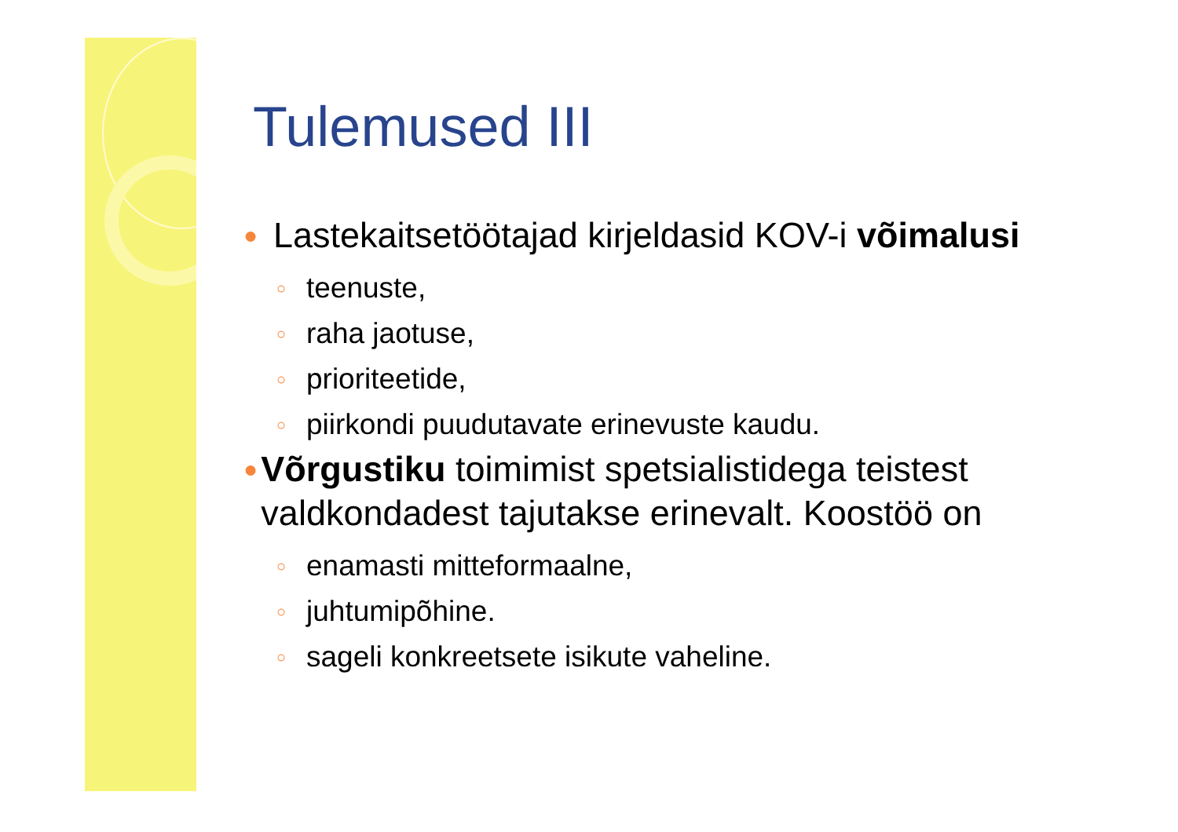Tulemused III
●
Lastekaitsetöötajad kirjeldasid KOV-i võimalusi
○
teenuste,
○
raha jaotuse,
○
prioriteetide,
○
piirkondi puudutavate erinevuste kaudu.
●
Võrgustiku toimimist spetsialistidega teistest valdkondadest tajutakse erinevalt. Koostöö on
○
enamasti mitteformaalne,
○
juhtumipõhine.
○
sageli konkreetsete isikute vaheline.